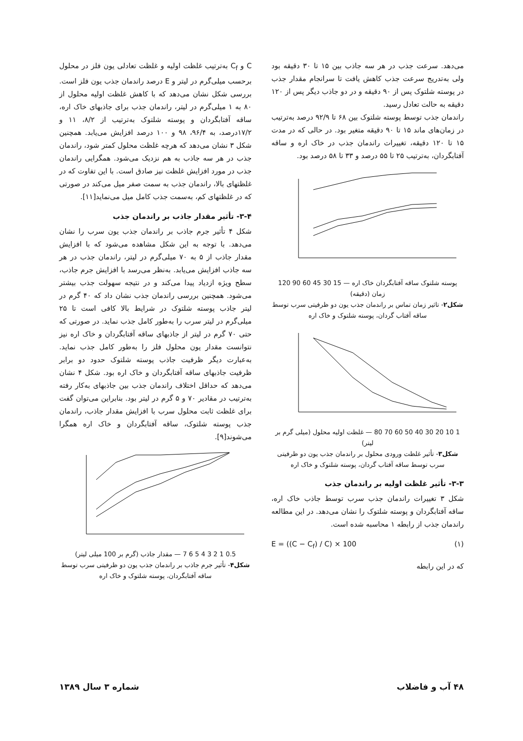می‌دهد. سرعت جذب در هر سه جاذب بین ۱۵ تا ۳۰ دقیقه بود ولی به‌تدریج سرعت جذب کاهش یافت تا سرانجام مقدار جذب در پوسته شلتوک پس از ۹۰ دقیقه و در دو جاذب دیگر پس از ۱۲۰ دقیقه به حالت تعادل رسید.
راندمان جذب توسط پوسته شلتوک بین ۶۸ تا ۹۲/۹ درصد به‌ترتیب در زمان‌های ماند ۱۵ تا ۹۰ دقیقه متغیر بود. در حالی که در مدت ۱۵ تا ۱۲۰ دقیقه، تغییرات راندمان جذب در خاک اره و ساقه آفتابگردان، به‌ترتیب ۲۵ تا ۵۵ درصد و ۳۳ تا ۵۸ درصد بود.
پوسته شلتوک ساقه آفتابگردان خاک اره — 15 30 45 60 90 120 زمان (دقیقه)
شکل۲- تاثیر زمان تماس بر راندمان جذب یون دو ظرفیتی سرب توسط ساقه آفتاب گردان، پوسته شلتوک و خاک اره
1 10 20 30 40 50 60 70 80 — غلظت اولیه محلول (میلی گرم بر لیتر)
شکل۳- تأثیر غلظت ورودی محلول بر راندمان جذب یون دو ظرفیتی سرب توسط ساقه آفتاب گردان، پوسته شلتوک و خاک اره
۳-۳- تأثیر غلظت اولیه بر راندمان جذب
شکل ۳ تغییرات راندمان جذب سرب توسط جاذب خاک اره، ساقه آفتابگردان و پوسته شلتوک را نشان می‌دهد. در این مطالعه راندمان جذب از رابطه ۱ محاسبه شده است.
E = ((C − C<sub>f</sub>) / C) × 100 (۱)
که در این رابطه
C و C<sub>f</sub> به‌ترتیب غلظت اولیه و غلظت تعادلی یون فلز در محلول برحسب میلی‌گرم در لیتر و E درصد راندمان جذب یون فلز است. بررسی شکل نشان می‌دهد که با کاهش غلظت اولیه محلول از ۸۰ به ۱ میلی‌گرم در لیتر، راندمان جذب برای جاذبهای خاک اره، ساقه آفتابگردان و پوسته شلتوک به‌ترتیب از ۸/۲، ۱۱ و ۱۷/۲درصد، به ۹۶/۴، ۹۸ و ۱۰۰ درصد افزایش می‌یابد. همچنین شکل ۳ نشان می‌دهد که هرچه غلظت محلول کمتر شود، راندمان جذب در هر سه جاذب به هم نزدیک می‌شود. همگرایی راندمان جذب در مورد افزایش غلظت نیز صادق است. با این تفاوت که در غلظتهای بالا، راندمان جذب به سمت صفر میل می‌کند در صورتی که در غلظتهای کم، به‌سمت جذب کامل میل می‌نماید[۱۱].
۳-۴- تأثیر مقدار جاذب بر راندمان جذب
شکل ۴ تأثیر جرم جاذب بر راندمان جذب یون سرب را نشان می‌دهد. با توجه به این شکل مشاهده می‌شود که با افزایش مقدار جاذب از ۵ به ۷۰ میلی‌گرم در لیتر، راندمان جذب در هر سه جاذب افزایش می‌یابد. به‌نظر می‌رسد با افزایش جرم جاذب، سطح ویژه ازدیاد پیدا می‌کند و در نتیجه سهولت جذب بیشتر می‌شود. همچنین بررسی راندمان جذب نشان داد که ۴۰ گرم در لیتر جاذب پوسته شلتوک در شرایط بالا کافی است تا ۲۵ میلی‌گرم در لیتر سرب را به‌طور کامل جذب نماید. در صورتی که حتی ۷۰ گرم در لیتر از جاذبهای ساقه آفتابگردان و خاک اره نیز نتوانست مقدار یون محلول فلز را به‌طور کامل جذب نماید. به‌عبارت دیگر ظرفیت جاذب پوسته شلتوک حدود دو برابر ظرفیت جاذبهای ساقه آفتابگردان و خاک اره بود. شکل ۴ نشان می‌دهد که حداقل اختلاف راندمان جذب بین جاذبهای به‌کار رفته به‌ترتیب در مقادیر ۷۰ و ۵ گرم در لیتر بود. بنابراین می‌توان گفت برای غلظت ثابت محلول سرب با افزایش مقدار جاذب، راندمان جذب پوسته شلتوک، ساقه آفتابگردان و خاک اره همگرا می‌شوند[۹].
0.5 1 2 3 4 5 6 7 — مقدار جاذب (گرم بر 100 میلی لیتر)
شکل۴- تأثیر جرم جاذب بر راندمان جذب یون دو ظرفیتی سرب توسط ساقه آفتابگردان، پوسته شلتوک و خاک اره
۴۸ آب و فاضلاب شماره ۳ سال ۱۳۸۹